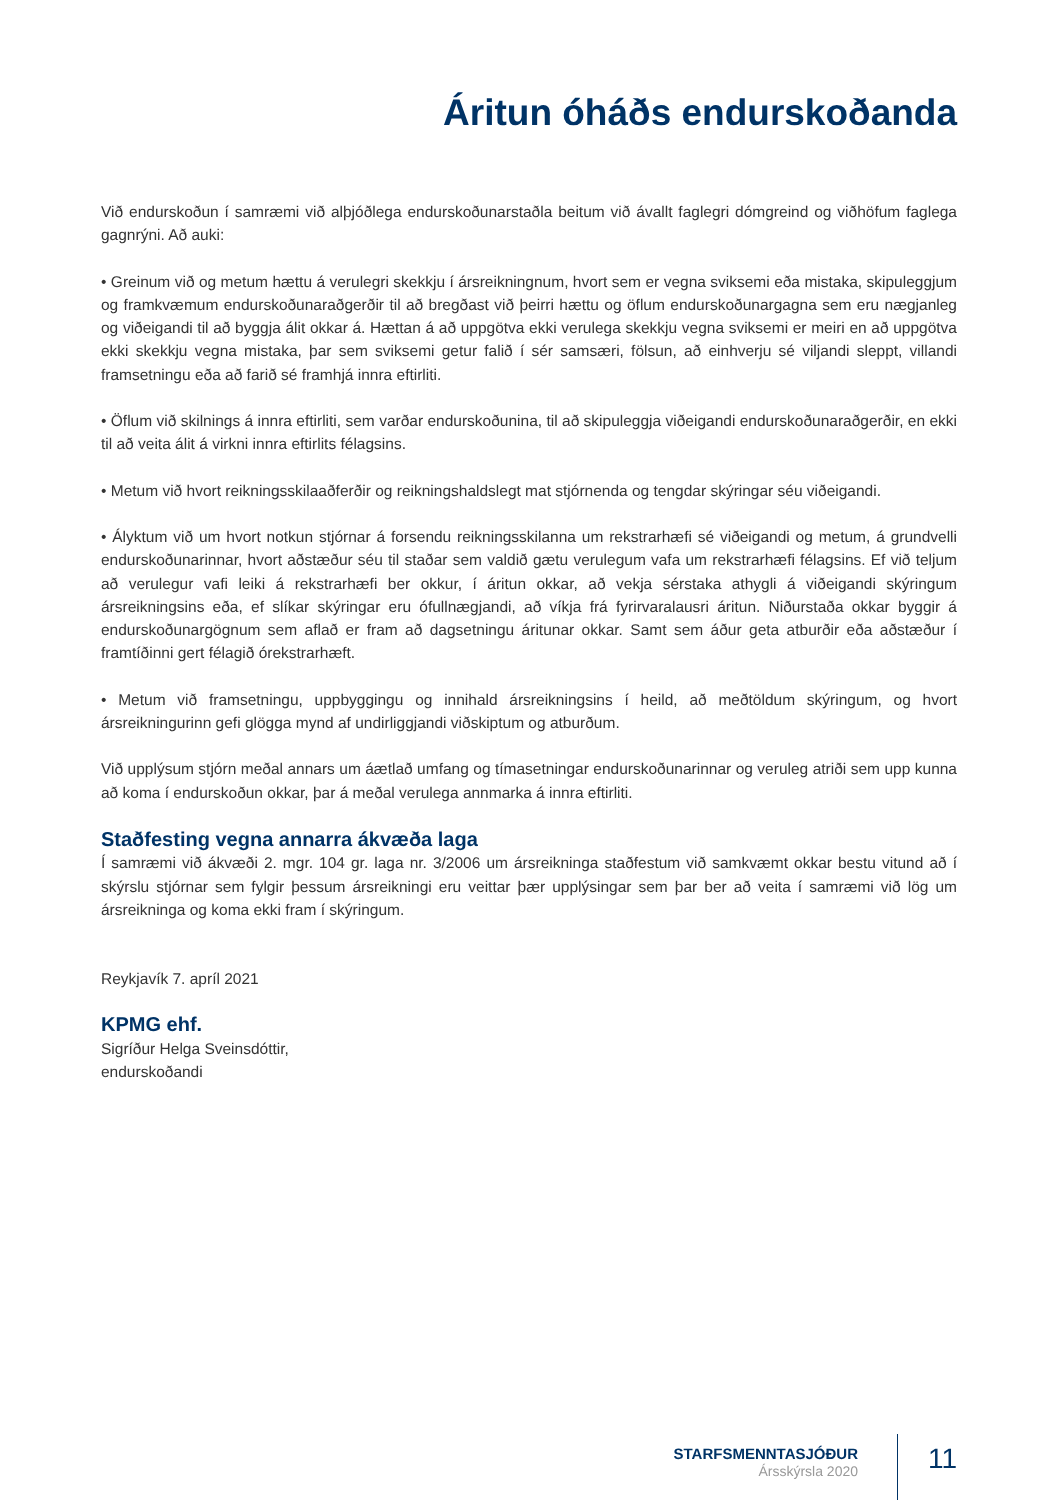Áritun óháðs endurskoðanda
Við endurskoðun í samræmi við alþjóðlega endurskoðunarstaðla beitum við ávallt faglegri dómgreind og viðhöfum faglega gagnrýni. Að auki:
• Greinum við og metum hættu á verulegri skekkju í ársreikningnum, hvort sem er vegna sviksemi eða mistaka, skipuleggjum og framkvæmum endurskoðunaraðgerðir til að bregðast við þeirri hættu og öflum endurskoðunargagna sem eru nægjanleg og viðeigandi til að byggja álit okkar á. Hættan á að uppgötva ekki verulega skekkju vegna sviksemi er meiri en að uppgötva ekki skekkju vegna mistaka, þar sem sviksemi getur falið í sér samsæri, fölsun, að einhverju sé viljandi sleppt, villandi framsetningu eða að farið sé framhjá innra eftirliti.
• Öflum við skilnings á innra eftirliti, sem varðar endurskoðunina, til að skipuleggja viðeigandi endurskoðunaraðgerðir, en ekki til að veita álit á virkni innra eftirlits félagsins.
• Metum við hvort reikningsskilaaðferðir og reikningshaldslegt mat stjórnenda og tengdar skýringar séu viðeigandi.
• Ályktum við um hvort notkun stjórnar á forsendu reikningsskilanna um rekstrarhæfi sé viðeigandi og metum, á grundvelli endurskoðunarinnar, hvort aðstæður séu til staðar sem valdið gætu verulegum vafa um rekstrarhæfi félagsins. Ef við teljum að verulegur vafi leiki á rekstrarhæfi ber okkur, í áritun okkar, að vekja sérstaka athygli á viðeigandi skýringum ársreikningsins eða, ef slíkar skýringar eru ófullnægjandi, að víkja frá fyrirvaralausri áritun. Niðurstaða okkar byggir á endurskoðunargögnum sem aflað er fram að dagsetningu áritunar okkar. Samt sem áður geta atburðir eða aðstæður í framtíðinni gert félagið órekstrarhæft.
• Metum við framsetningu, uppbyggingu og innihald ársreikningsins í heild, að meðtöldum skýringum, og hvort ársreikningurinn gefi glögga mynd af undirliggjandi viðskiptum og atburðum.
Við upplýsum stjórn meðal annars um áætlað umfang og tímasetningar endurskoðunarinnar og veruleg atriði sem upp kunna að koma í endurskoðun okkar, þar á meðal verulega annmarka á innra eftirliti.
Staðfesting vegna annarra ákvæða laga
Í samræmi við ákvæði 2. mgr. 104 gr. laga nr. 3/2006 um ársreikninga staðfestum við samkvæmt okkar bestu vitund að í skýrslu stjórnar sem fylgir þessum ársreikningi eru veittar þær upplýsingar sem þar ber að veita í samræmi við lög um ársreikninga og koma ekki fram í skýringum.
Reykjavík 7. apríl 2021
KPMG ehf.
Sigríður Helga Sveinsdóttir,
endurskoðandi
STARFSMENNTASJÓÐUR
Ársskýrsla 2020
11